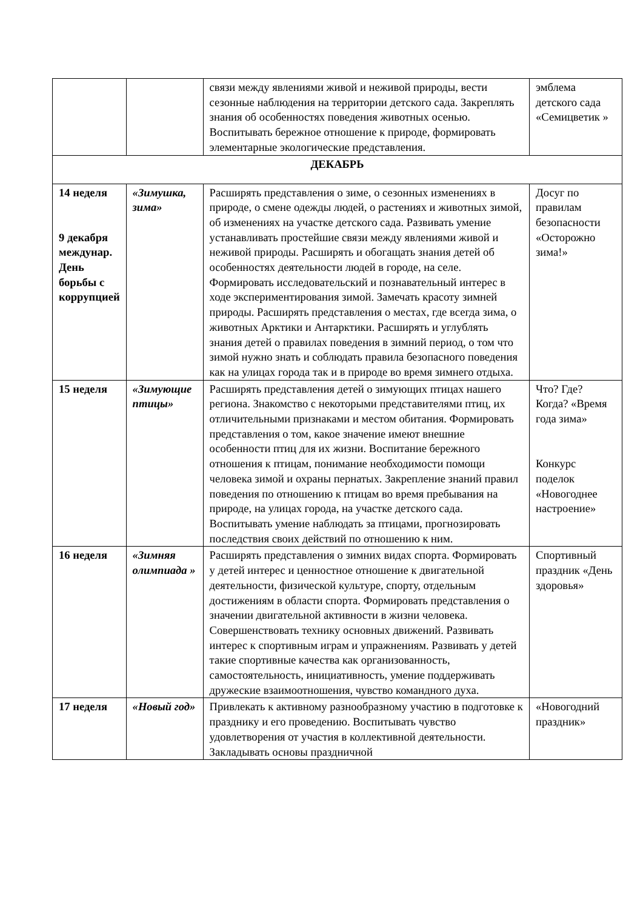| | | связи между явлениями живой и неживой природы, вести сезонные наблюдения на территории детского сада. Закреплять знания об особенностях поведения животных осенью. Воспитывать бережное отношение к природе, формировать элементарные экологические представления. | эмблема детского сада «Семицветик » |
| ДЕКАБРЬ | | | |
| 14 неделя 9 декабря междунар. День борьбы с коррупцией | «Зимушка, зима» | Расширять представления о зиме, о сезонных изменениях в природе, о смене одежды людей, о растениях и животных зимой, об изменениях на участке детского сада. Развивать умение устанавливать простейшие связи между явлениями живой и неживой природы. Расширять и обогащать знания детей об особенностях деятельности людей в городе, на селе. Формировать исследовательский и познавательный интерес в ходе экспериментирования зимой. Замечать красоту зимней природы. Расширять представления о местах, где всегда зима, о животных Арктики и Антарктики. Расширять и углублять знания детей о правилах поведения в зимний период, о том что зимой нужно знать и соблюдать правила безопасного поведения как на улицах города так и в природе во время зимнего отдыха. | Досуг по правилам безопасности «Осторожно зима!» |
| 15 неделя | «Зимующие птицы» | Расширять представления детей о зимующих птицах нашего региона. Знакомство с некоторыми представителями птиц, их отличительными признаками и местом обитания. Формировать представления о том, какое значение имеют внешние особенности птиц для их жизни. Воспитание бережного отношения к птицам, понимание необходимости помощи человека зимой и охраны пернатых. Закрепление знаний правил поведения по отношению к птицам во время пребывания на природе, на улицах города, на участке детского сада. Воспитывать умение наблюдать за птицами, прогнозировать последствия своих действий по отношению к ним. | Что? Где? Когда? «Время года зима» Конкурс поделок «Новогоднее настроение» |
| 16 неделя | «Зимняя олимпиада » | Расширять представления о зимних видах спорта. Формировать у детей интерес и ценностное отношение к двигательной деятельности, физической культуре, спорту, отдельным достижениям в области спорта. Формировать представления о значении двигательной активности в жизни человека. Совершенствовать технику основных движений. Развивать интерес к спортивным играм и упражнениям. Развивать у детей такие спортивные качества как организованность, самостоятельность, инициативность, умение поддерживать дружеские взаимоотношения, чувство командного духа. | Спортивный праздник «День здоровья» |
| 17 неделя | «Новый год» | Привлекать к активному разнообразному участию в подготовке к празднику и его проведению. Воспитывать чувство удовлетворения от участия в коллективной деятельности. Закладывать основы праздничной | «Новогодний праздник» |